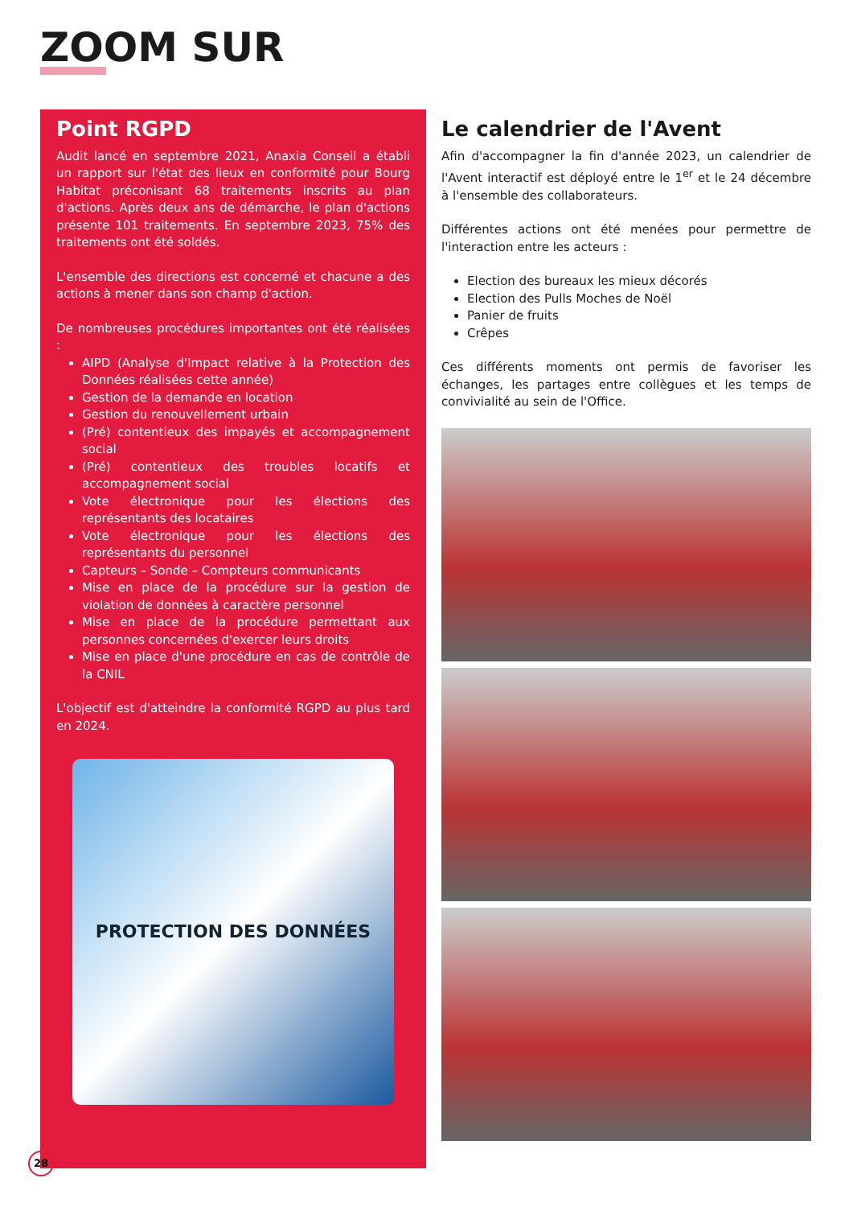ZOOM SUR
Point RGPD
Audit lancé en septembre 2021, Anaxia Conseil a établi un rapport sur l'état des lieux en conformité pour Bourg Habitat préconisant 68 traitements inscrits au plan d'actions. Après deux ans de démarche, le plan d'actions présente 101 traitements. En septembre 2023, 75% des traitements ont été soldés.
L'ensemble des directions est concerné et chacune a des actions à mener dans son champ d'action.
De nombreuses procédures importantes ont été réalisées :
AIPD (Analyse d'Impact relative à la Protection des Données réalisées cette année)
Gestion de la demande en location
Gestion du renouvellement urbain
(Pré) contentieux des impayés et accompagnement social
(Pré) contentieux des troubles locatifs et accompagnement social
Vote électronique pour les élections des représentants des locataires
Vote électronique pour les élections des représentants du personnel
Capteurs – Sonde – Compteurs communicants
Mise en place de la procédure sur la gestion de violation de données à caractère personnel
Mise en place de la procédure permettant aux personnes concernées d'exercer leurs droits
Mise en place d'une procédure en cas de contrôle de la CNIL
L'objectif est d'atteindre la conformité RGPD au plus tard en 2024.
PROTECTION DES DONNÉES
Le calendrier de l'Avent
Afin d'accompagner la fin d'année 2023, un calendrier de l'Avent interactif est déployé entre le 1<sup>er</sup> et le 24 décembre à l'ensemble des collaborateurs.
Différentes actions ont été menées pour permettre de l'interaction entre les acteurs :
Election des bureaux les mieux décorés
Election des Pulls Moches de Noël
Panier de fruits
Crêpes
Ces différents moments ont permis de favoriser les échanges, les partages entre collègues et les temps de convivialité au sein de l'Office.
28